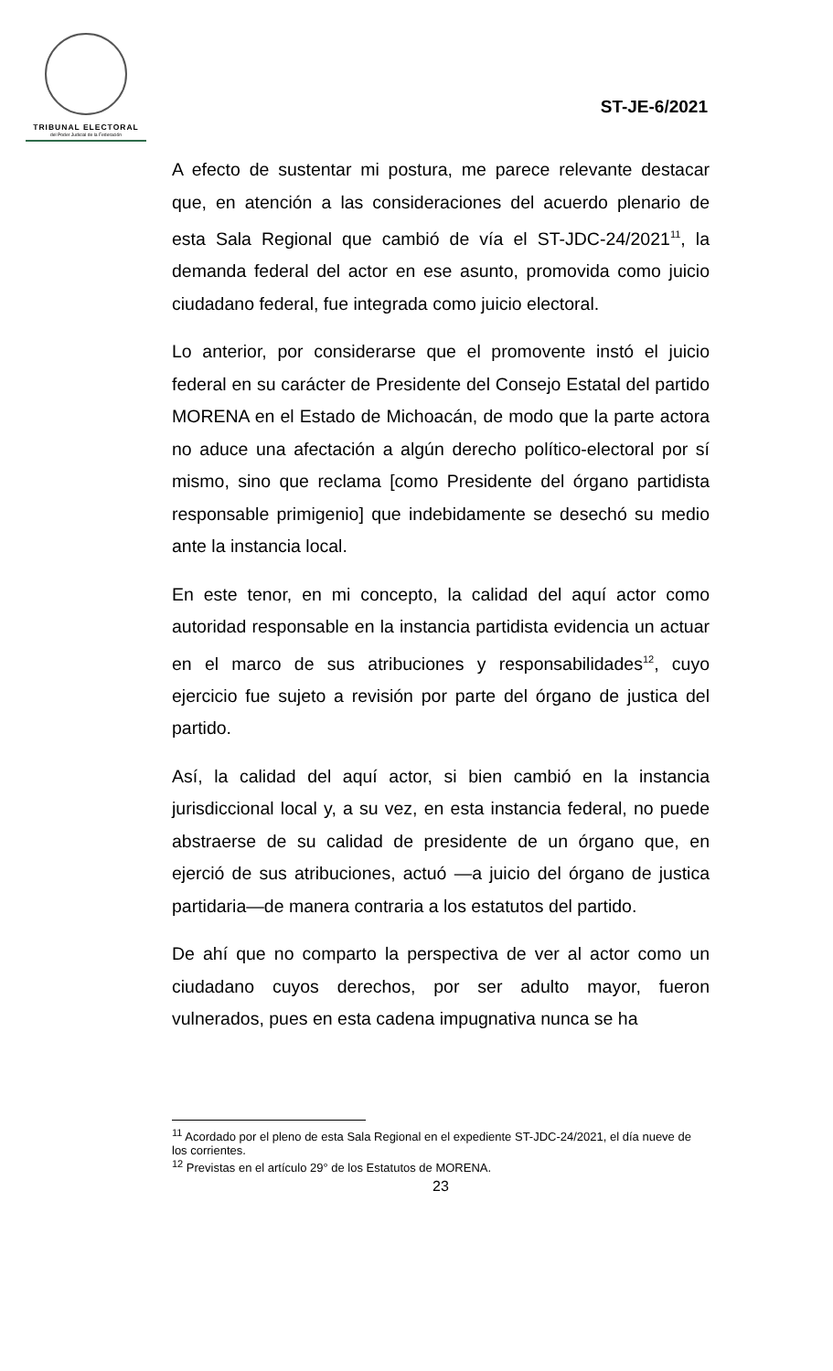TRIBUNAL ELECTORAL
del Poder Judicial de la Federación
ST-JE-6/2021
A efecto de sustentar mi postura, me parece relevante destacar que, en atención a las consideraciones del acuerdo plenario de esta Sala Regional que cambió de vía el ST-JDC-24/2021<sup>11</sup>, la demanda federal del actor en ese asunto, promovida como juicio ciudadano federal, fue integrada como juicio electoral.
Lo anterior, por considerarse que el promovente instó el juicio federal en su carácter de Presidente del Consejo Estatal del partido MORENA en el Estado de Michoacán, de modo que la parte actora no aduce una afectación a algún derecho político-electoral por sí mismo, sino que reclama [como Presidente del órgano partidista responsable primigenio] que indebidamente se desechó su medio ante la instancia local.
En este tenor, en mi concepto, la calidad del aquí actor como autoridad responsable en la instancia partidista evidencia un actuar en el marco de sus atribuciones y responsabilidades<sup>12</sup>, cuyo ejercicio fue sujeto a revisión por parte del órgano de justica del partido.
Así, la calidad del aquí actor, si bien cambió en la instancia jurisdiccional local y, a su vez, en esta instancia federal, no puede abstraerse de su calidad de presidente de un órgano que, en ejerció de sus atribuciones, actuó —a juicio del órgano de justica partidaria—de manera contraria a los estatutos del partido.
De ahí que no comparto la perspectiva de ver al actor como un ciudadano cuyos derechos, por ser adulto mayor, fueron vulnerados, pues en esta cadena impugnativa nunca se ha
<sup>11</sup> Acordado por el pleno de esta Sala Regional en el expediente ST-JDC-24/2021, el día nueve de los corrientes.
<sup>12</sup> Previstas en el artículo 29° de los Estatutos de MORENA.
23